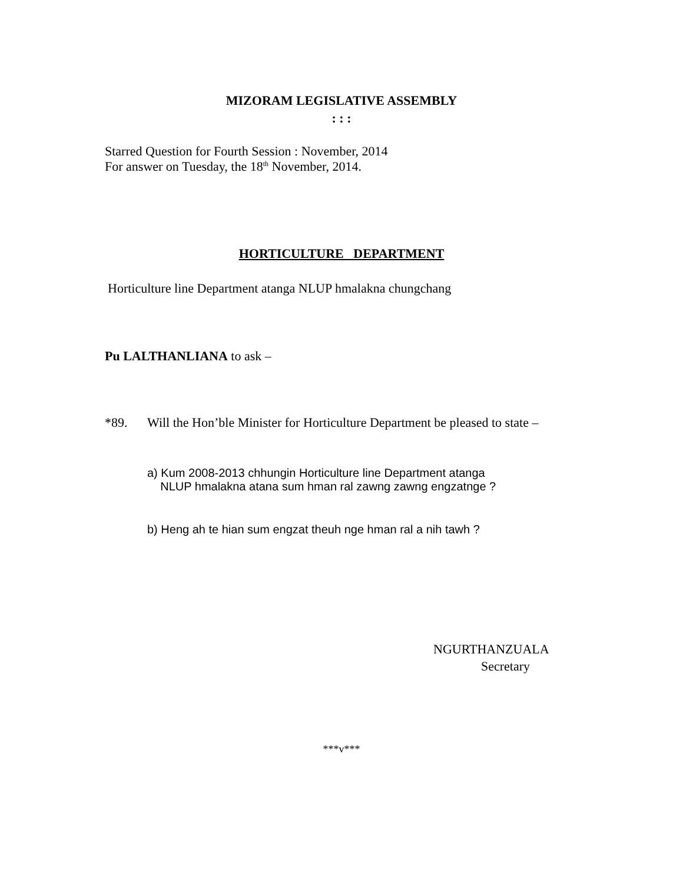MIZORAM LEGISLATIVE ASSEMBLY
: : :
Starred Question for Fourth Session : November, 2014
For answer on Tuesday, the 18<sup>th</sup> November, 2014.
HORTICULTURE DEPARTMENT
Horticulture line Department atanga NLUP hmalakna chungchang
Pu LALTHANLIANA to ask –
*89.
Will the Hon’ble Minister for Horticulture Department be pleased to state –
a) Kum 2008-2013 chhungin Horticulture line Department atanga
NLUP hmalakna atana sum hman ral zawng zawng engzatnge ?
b) Heng ah te hian sum engzat theuh nge hman ral a nih tawh ?
NGURTHANZUALA
Secretary
***v***